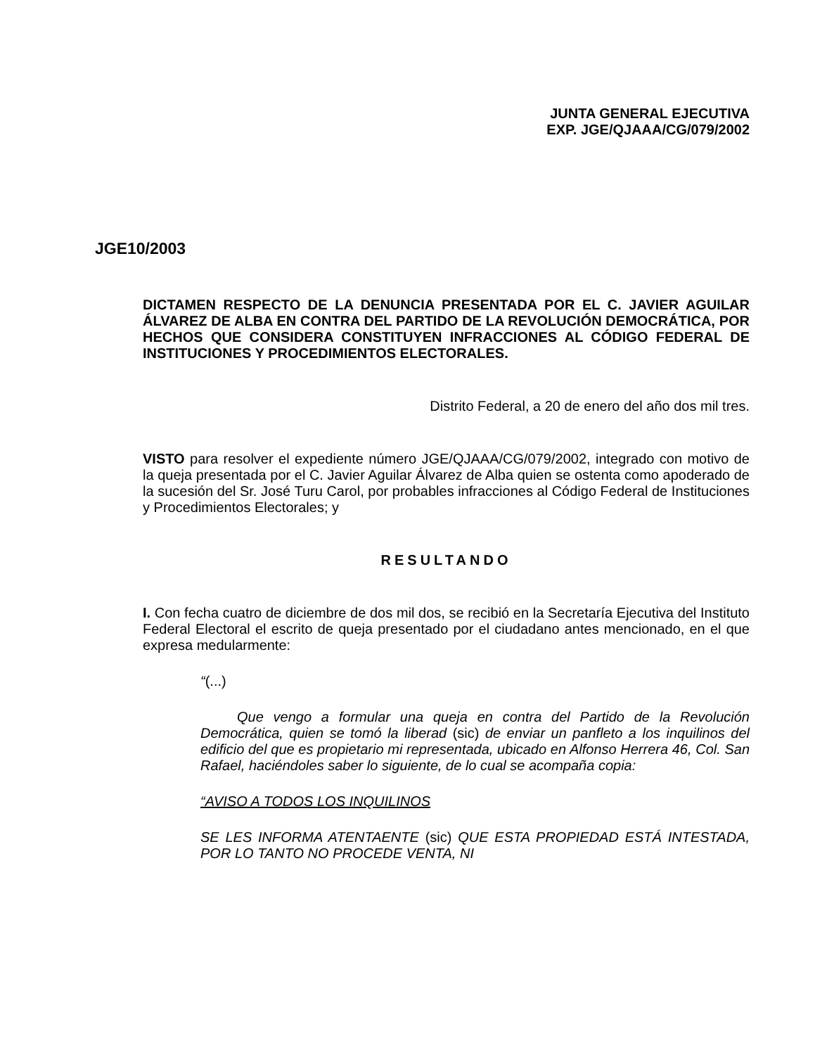JUNTA GENERAL EJECUTIVA
EXP. JGE/QJAAA/CG/079/2002
JGE10/2003
DICTAMEN RESPECTO DE LA DENUNCIA PRESENTADA POR EL C. JAVIER AGUILAR ÁLVAREZ DE ALBA EN CONTRA DEL PARTIDO DE LA REVOLUCIÓN DEMOCRÁTICA, POR HECHOS QUE CONSIDERA CONSTITUYEN INFRACCIONES AL CÓDIGO FEDERAL DE INSTITUCIONES Y PROCEDIMIENTOS ELECTORALES.
Distrito Federal, a 20 de enero del año dos mil tres.
VISTO para resolver el expediente número JGE/QJAAA/CG/079/2002, integrado con motivo de la queja presentada por el C. Javier Aguilar Álvarez de Alba quien se ostenta como apoderado de la sucesión del Sr. José Turu Carol, por probables infracciones al Código Federal de Instituciones y Procedimientos Electorales; y
RESULTANDO
I. Con fecha cuatro de diciembre de dos mil dos, se recibió en la Secretaría Ejecutiva del Instituto Federal Electoral el escrito de queja presentado por el ciudadano antes mencionado, en el que expresa medularmente:
“(...)
Que vengo a formular una queja en contra del Partido de la Revolución Democrática, quien se tomó la liberad (sic) de enviar un panfleto a los inquilinos del edificio del que es propietario mi representada, ubicado en Alfonso Herrera 46, Col. San Rafael, haciéndoles saber lo siguiente, de lo cual se acompaña copia:
“AVISO A TODOS LOS INQUILINOS
SE LES INFORMA ATENTAENTE (sic) QUE ESTA PROPIEDAD ESTÁ INTESTADA, POR LO TANTO NO PROCEDE VENTA, NI